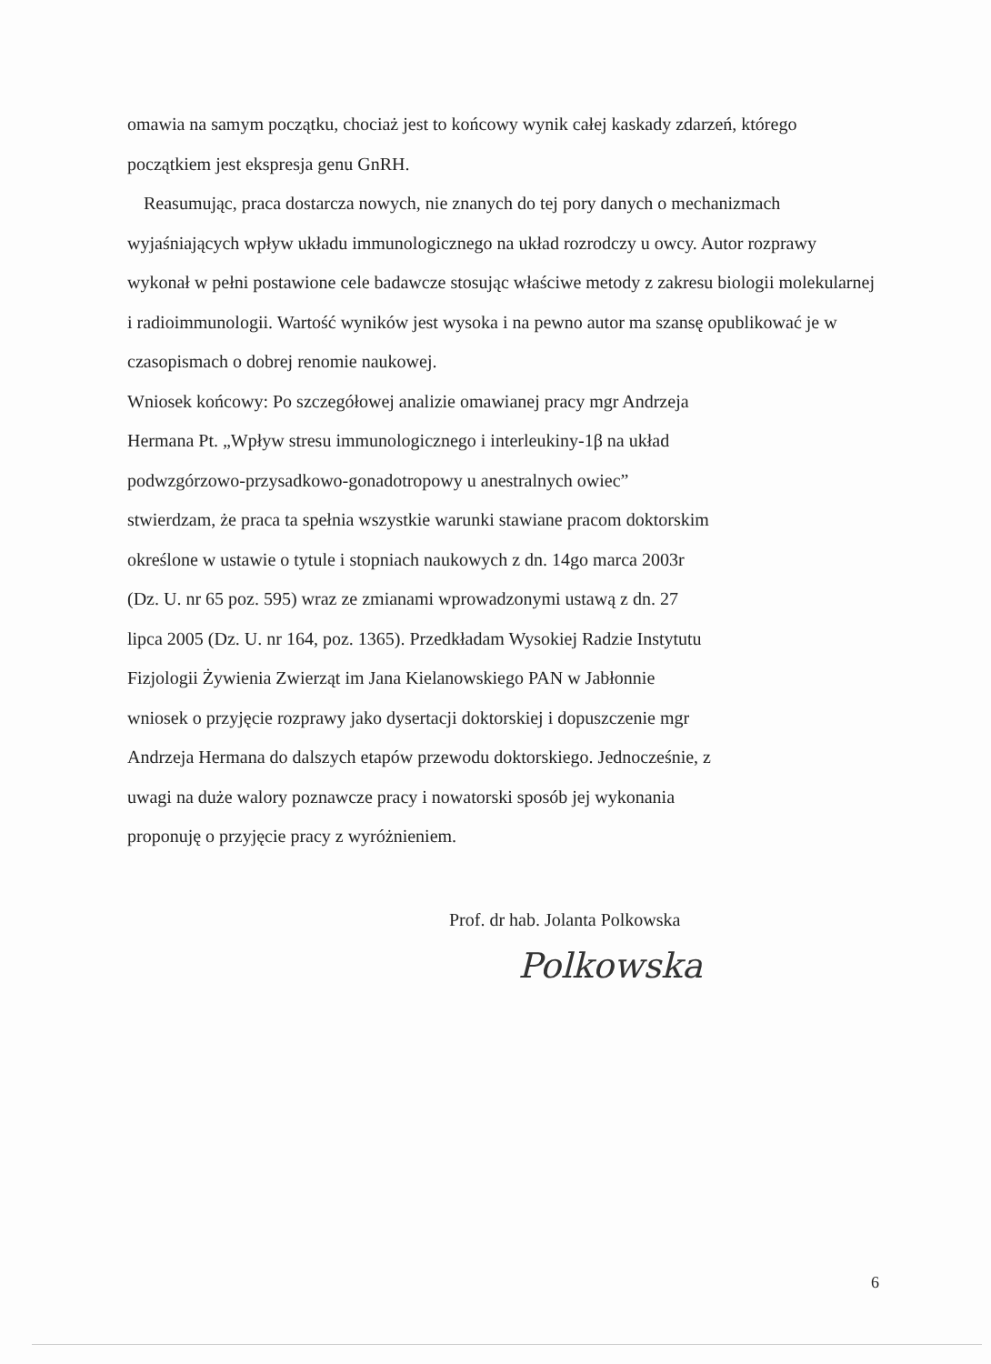omawia na samym początku, chociaż jest to końcowy wynik całej kaskady zdarzeń, którego początkiem jest ekspresja genu GnRH.
Reasumując, praca dostarcza nowych, nie znanych do tej pory danych o mechanizmach wyjaśniających wpływ układu immunologicznego na układ rozrodczy u owcy. Autor rozprawy wykonał w pełni postawione cele badawcze stosując właściwe metody z zakresu biologii molekularnej i radioimmunologii. Wartość wyników jest wysoka i na pewno autor ma szansę opublikować je w czasopismach o dobrej renomie naukowej.
Wniosek końcowy: Po szczegółowej analizie omawianej pracy mgr Andrzeja
Hermana Pt. „Wpływ stresu immunologicznego i interleukiny-1β na układ
podwzgórzowo-przysadkowo-gonadotropowy u anestralnych owiec”
stwierdzam, że praca ta spełnia wszystkie warunki stawiane pracom doktorskim
określone w ustawie o tytule i stopniach naukowych z dn. 14go marca 2003r
(Dz. U. nr 65 poz. 595) wraz ze zmianami wprowadzonymi ustawą z dn. 27
lipca 2005 (Dz. U. nr 164, poz. 1365). Przedkładam Wysokiej Radzie Instytutu
Fizjologii Żywienia Zwierząt im Jana Kielanowskiego PAN w Jabłonnie
wniosek o przyjęcie rozprawy jako dysertacji doktorskiej i dopuszczenie mgr
Andrzeja Hermana do dalszych etapów przewodu doktorskiego. Jednocześnie, z
uwagi na duże walory poznawcze pracy i nowatorski sposób jej wykonania
proponuję o przyjęcie pracy z wyróżnieniem.
Prof. dr hab. Jolanta Polkowska
Polkowska
6